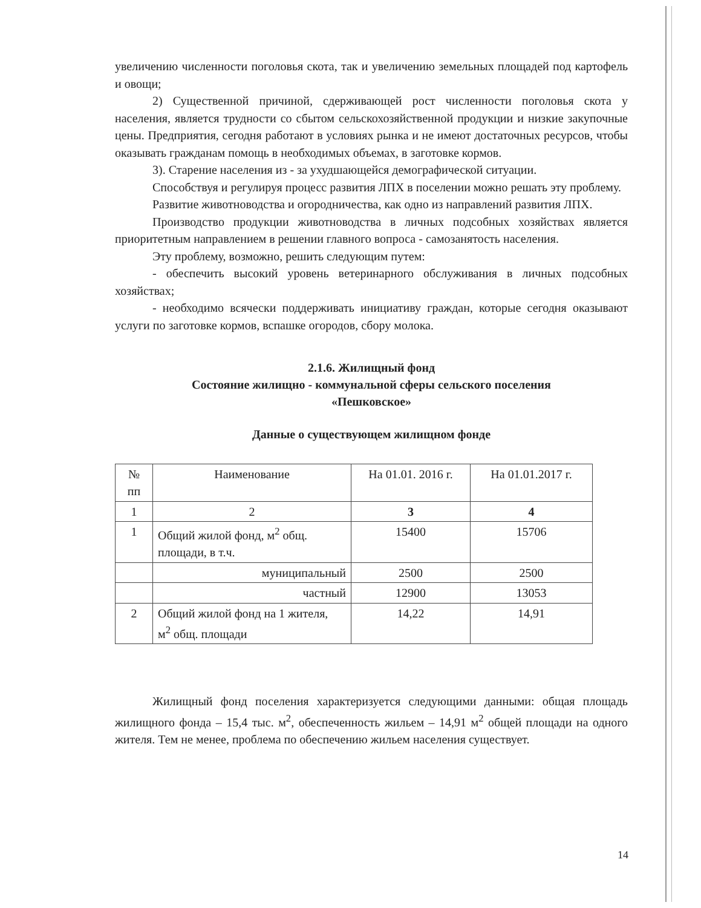увеличению численности поголовья скота, так и увеличению земельных площадей под картофель и овощи;
2) Существенной причиной, сдерживающей рост численности поголовья скота у населения, является трудности со сбытом сельскохозяйственной продукции и низкие закупочные цены. Предприятия, сегодня работают в условиях рынка и не имеют достаточных ресурсов, чтобы оказывать гражданам помощь в необходимых объемах, в заготовке кормов.
3). Старение населения из - за ухудшающейся демографической ситуации.
Способствуя и регулируя процесс развития ЛПХ в поселении можно решать эту проблему.
Развитие животноводства и огородничества, как одно из направлений развития ЛПХ.
Производство продукции животноводства в личных подсобных хозяйствах является приоритетным направлением в решении главного вопроса - самозанятость населения.
Эту проблему, возможно, решить следующим путем:
- обеспечить высокий уровень ветеринарного обслуживания в личных подсобных хозяйствах;
- необходимо всячески поддерживать инициативу граждан, которые сегодня оказывают услуги по заготовке кормов, вспашке огородов, сбору молока.
2.1.6. Жилищный фонд
Состояние жилищно - коммунальной сферы сельского поселения
«Пешковское»
Данные о существующем жилищном фонде
| № пп | Наименование | На 01.01. 2016 г. | На 01.01.2017 г. |
| --- | --- | --- | --- |
| 1 | 2 | 3 | 4 |
| 1 | Общий жилой фонд, м<sup>2</sup> общ. площади, в т.ч. | 15400 | 15706 |
| | муниципальный | 2500 | 2500 |
| | частный | 12900 | 13053 |
| 2 | Общий жилой фонд на 1 жителя, м<sup>2</sup> общ. площади | 14,22 | 14,91 |
Жилищный фонд поселения характеризуется следующими данными: общая площадь жилищного фонда – 15,4 тыс. м<sup>2</sup>, обеспеченность жильем – 14,91 м<sup>2</sup> общей площади на одного жителя. Тем не менее, проблема по обеспечению жильем населения существует.
14